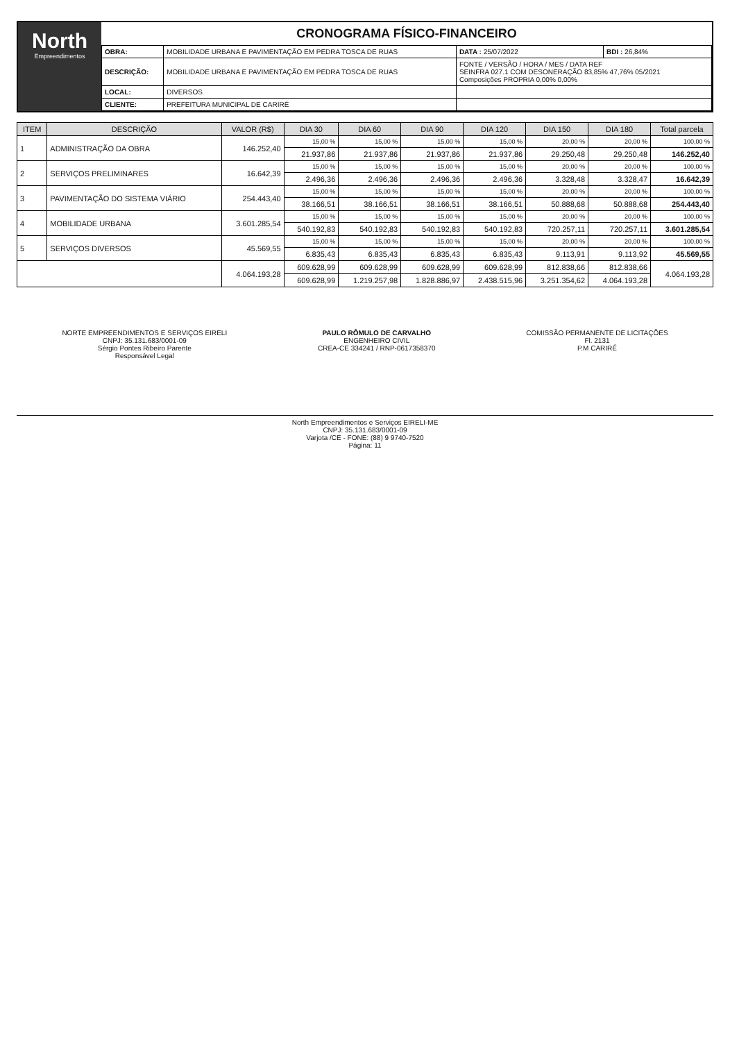North
Empreendimentos
CRONOGRAMA FÍSICO-FINANCEIRO
| OBRA: | MOBILIDADE URBANA E PAVIMENTAÇÃO EM PEDRA TOSCA DE RUAS | DATA : 25/07/2022 | BDI : 26,84% |
| DESCRIÇÃO: | MOBILIDADE URBANA E PAVIMENTAÇÃO EM PEDRA TOSCA DE RUAS | FONTE / VERSÃO / HORA / MES / DATA REF SEINFRA 027.1 COM DESONERAÇÃO 83,85% 47,76% 05/2021 Composições PROPRIA 0,00% 0,00% | |
| LOCAL: | DIVERSOS | | |
| CLIENTE: | PREFEITURA MUNICIPAL DE CARIRÉ | | |
| ITEM | DESCRIÇÃO | VALOR (R$) | DIA 30 | DIA 60 | DIA 90 | DIA 120 | DIA 150 | DIA 180 | Total parcela |
| --- | --- | --- | --- | --- | --- | --- | --- | --- | --- |
| 1 | ADMINISTRAÇÃO DA OBRA | 146.252,40 | 15,00 % | 15,00 % | 15,00 % | 15,00 % | 20,00 % | 20,00 % | 100,00 % |
| | | | 21.937,86 | 21.937,86 | 21.937,86 | 21.937,86 | 29.250,48 | 29.250,48 | 146.252,40 |
| 2 | SERVIÇOS PRELIMINARES | 16.642,39 | 15,00 % | 15,00 % | 15,00 % | 15,00 % | 20,00 % | 20,00 % | 100,00 % |
| | | | 2.496,36 | 2.496,36 | 2.496,36 | 2.496,36 | 3.328,48 | 3.328,47 | 16.642,39 |
| 3 | PAVIMENTAÇÃO DO SISTEMA VIÁRIO | 254.443,40 | 15,00 % | 15,00 % | 15,00 % | 15,00 % | 20,00 % | 20,00 % | 100,00 % |
| | | | 38.166,51 | 38.166,51 | 38.166,51 | 38.166,51 | 50.888,68 | 50.888,68 | 254.443,40 |
| 4 | MOBILIDADE URBANA | 3.601.285,54 | 15,00 % | 15,00 % | 15,00 % | 15,00 % | 20,00 % | 20,00 % | 100,00 % |
| | | | 540.192,83 | 540.192,83 | 540.192,83 | 540.192,83 | 720.257,11 | 720.257,11 | 3.601.285,54 |
| 5 | SERVIÇOS DIVERSOS | 45.569,55 | 15,00 % | 15,00 % | 15,00 % | 15,00 % | 20,00 % | 20,00 % | 100,00 % |
| | | | 6.835,43 | 6.835,43 | 6.835,43 | 6.835,43 | 9.113,91 | 9.113,92 | 45.569,55 |
| | | 4.064.193,28 | 609.628,99 | 609.628,99 | 609.628,99 | 609.628,99 | 812.838,66 | 812.838,66 | 4.064.193,28 |
| | | | 609.628,99 | 1.219.257,98 | 1.828.886,97 | 2.438.515,96 | 3.251.354,62 | 4.064.193,28 | |
NORTE EMPREENDIMENTOS E SERVIÇOS EIRELI
CNPJ: 35.131.683/0001-09
Sérgio Pontes Ribeiro Parente
Responsável Legal
PAULO RÔMULO DE CARVALHO
ENGENHEIRO CIVIL
CREA-CE 334241 / RNP-061735837​0
COMISSÃO PERMANENTE DE LICITAÇÕES
Fl. 2131
P.M CARIRÉ
North Empreendimentos e Serviços EIRELI-ME
CNPJ: 35.131.683/0001-09
Varjota /CE - FONE: (88) 9 9740-7520
Página: 11